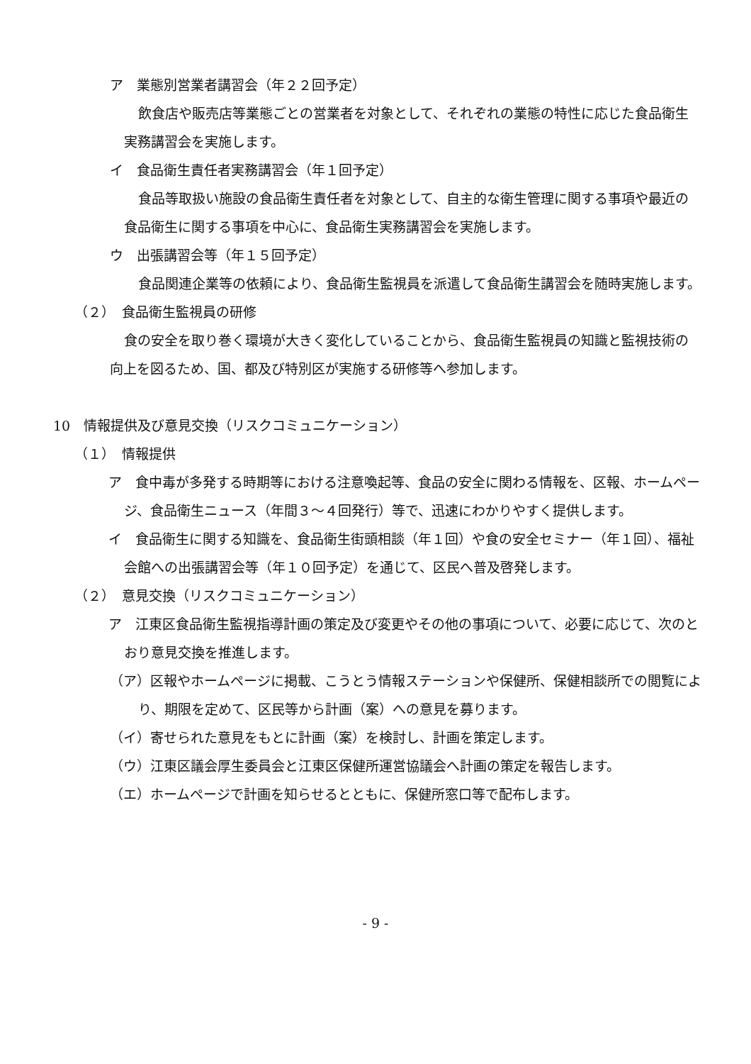ア　業態別営業者講習会（年２２回予定）
飲食店や販売店等業態ごとの営業者を対象として、それぞれの業態の特性に応じた食品衛生実務講習会を実施します。
イ　食品衛生責任者実務講習会（年１回予定）
食品等取扱い施設の食品衛生責任者を対象として、自主的な衛生管理に関する事項や最近の食品衛生に関する事項を中心に、食品衛生実務講習会を実施します。
ウ　出張講習会等（年１５回予定）
食品関連企業等の依頼により、食品衛生監視員を派遣して食品衛生講習会を随時実施します。
（２）　食品衛生監視員の研修
食の安全を取り巻く環境が大きく変化していることから、食品衛生監視員の知識と監視技術の向上を図るため、国、都及び特別区が実施する研修等へ参加します。
10　情報提供及び意見交換（リスクコミュニケーション）
（１）　情報提供
ア　食中毒が多発する時期等における注意喚起等、食品の安全に関わる情報を、区報、ホームページ、食品衛生ニュース（年間３～４回発行）等で、迅速にわかりやすく提供します。
イ　食品衛生に関する知識を、食品衛生街頭相談（年１回）や食の安全セミナー（年１回）、福祉会館への出張講習会等（年１０回予定）を通じて、区民へ普及啓発します。
（２）　意見交換（リスクコミュニケーション）
ア　江東区食品衛生監視指導計画の策定及び変更やその他の事項について、必要に応じて、次のとおり意見交換を推進します。
（ア）区報やホームページに掲載、こうとう情報ステーションや保健所、保健相談所での閲覧により、期限を定めて、区民等から計画（案）への意見を募ります。
（イ）寄せられた意見をもとに計画（案）を検討し、計画を策定します。
（ウ）江東区議会厚生委員会と江東区保健所運営協議会へ計画の策定を報告します。
（エ）ホームページで計画を知らせるとともに、保健所窓口等で配布します。
- 9 -